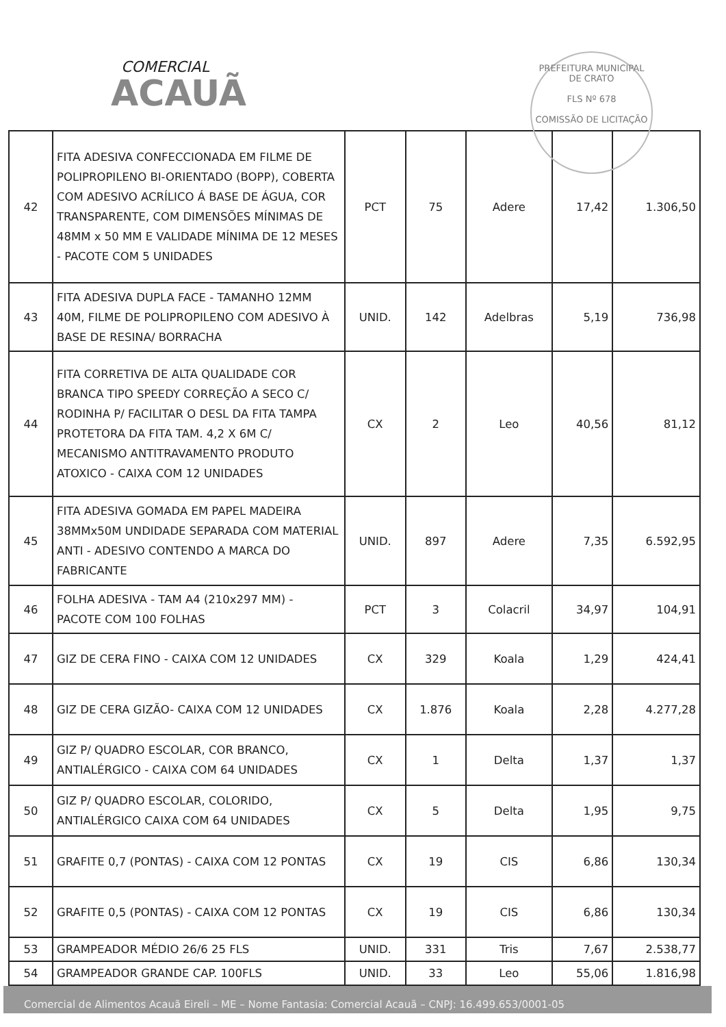COMERCIAL
ACAUÃ
PREFEITURA MUNICIPAL DE CRATO
FLS Nº 678
COMISSÃO DE LICITAÇÃO
| 42 | FITA ADESIVA CONFECCIONADA EM FILME DE POLIPROPILENO BI-ORIENTADO (BOPP), COBERTA COM ADESIVO ACRÍLICO Á BASE DE ÁGUA, COR TRANSPARENTE, COM DIMENSÕES MÍNIMAS DE 48MM x 50 MM E VALIDADE MÍNIMA DE 12 MESES - PACOTE COM 5 UNIDADES | PCT | 75 | Adere | 17,42 | 1.306,50 |
| 43 | FITA ADESIVA DUPLA FACE - TAMANHO 12MM 40M, FILME DE POLIPROPILENO COM ADESIVO À BASE DE RESINA/ BORRACHA | UNID. | 142 | Adelbras | 5,19 | 736,98 |
| 44 | FITA CORRETIVA DE ALTA QUALIDADE COR BRANCA TIPO SPEEDY CORREÇÃO A SECO C/ RODINHA P/ FACILITAR O DESL DA FITA TAMPA PROTETORA DA FITA TAM. 4,2 X 6M C/ MECANISMO ANTITRAVAMENTO PRODUTO ATOXICO - CAIXA COM 12 UNIDADES | CX | 2 | Leo | 40,56 | 81,12 |
| 45 | FITA ADESIVA GOMADA EM PAPEL MADEIRA 38MMx50M UNDIDADE SEPARADA COM MATERIAL ANTI - ADESIVO CONTENDO A MARCA DO FABRICANTE | UNID. | 897 | Adere | 7,35 | 6.592,95 |
| 46 | FOLHA ADESIVA - TAM A4 (210x297 MM) - PACOTE COM 100 FOLHAS | PCT | 3 | Colacril | 34,97 | 104,91 |
| 47 | GIZ DE CERA FINO - CAIXA COM 12 UNIDADES | CX | 329 | Koala | 1,29 | 424,41 |
| 48 | GIZ DE CERA GIZÃO- CAIXA COM 12 UNIDADES | CX | 1.876 | Koala | 2,28 | 4.277,28 |
| 49 | GIZ P/ QUADRO ESCOLAR, COR BRANCO, ANTIALÉRGICO - CAIXA COM 64 UNIDADES | CX | 1 | Delta | 1,37 | 1,37 |
| 50 | GIZ P/ QUADRO ESCOLAR, COLORIDO, ANTIALÉRGICO CAIXA COM 64 UNIDADES | CX | 5 | Delta | 1,95 | 9,75 |
| 51 | GRAFITE 0,7 (PONTAS) - CAIXA COM 12 PONTAS | CX | 19 | CIS | 6,86 | 130,34 |
| 52 | GRAFITE 0,5 (PONTAS) - CAIXA COM 12 PONTAS | CX | 19 | CIS | 6,86 | 130,34 |
| 53 | GRAMPEADOR MÉDIO 26/6 25 FLS | UNID. | 331 | Tris | 7,67 | 2.538,77 |
| 54 | GRAMPEADOR GRANDE CAP. 100FLS | UNID. | 33 | Leo | 55,06 | 1.816,98 |
Comercial de Alimentos Acauã Eireli – ME – Nome Fantasia: Comercial Acauã – CNPJ: 16.499.653/0001-05